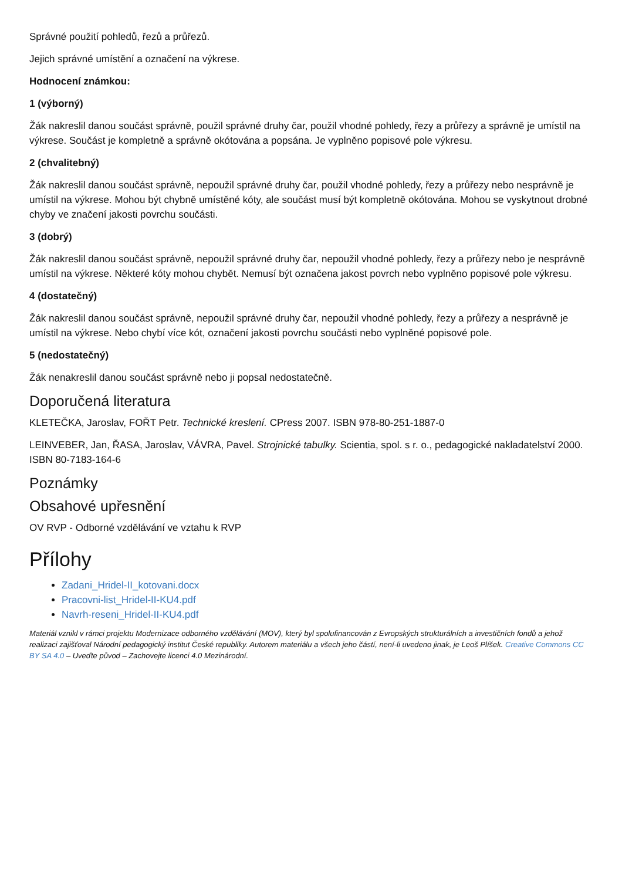Správné použití pohledů, řezů a průřezů.
Jejich správné umístění a označení na výkrese.
Hodnocení známkou:
1 (výborný)
Žák nakreslil danou součást správně, použil správné druhy čar, použil vhodné pohledy, řezy a průřezy a správně je umístil na výkrese. Součást je kompletně a správně okótována a popsána. Je vyplněno popisové pole výkresu.
2 (chvalitebný)
Žák nakreslil danou součást správně, nepoužil správné druhy čar, použil vhodné pohledy, řezy a průřezy nebo nesprávně je umístil na výkrese. Mohou být chybně umístěné kóty, ale součást musí být kompletně okótována. Mohou se vyskytnout drobné chyby ve značení jakosti povrchu součásti.
3 (dobrý)
Žák nakreslil danou součást správně, nepoužil správné druhy čar, nepoužil vhodné pohledy, řezy a průřezy nebo je nesprávně umístil na výkrese. Některé kóty mohou chybět. Nemusí být označena jakost povrch nebo vyplněno popisové pole výkresu.
4 (dostatečný)
Žák nakreslil danou součást správně, nepoužil správné druhy čar, nepoužil vhodné pohledy, řezy a průřezy a nesprávně je umístil na výkrese. Nebo chybí více kót, označení jakosti povrchu součásti nebo vyplněné popisové pole.
5 (nedostatečný)
Žák nenakreslil danou součást správně nebo ji popsal nedostatečně.
Doporučená literatura
KLETEČKA, Jaroslav, FOŘT Petr. Technické kreslení. CPress 2007. ISBN 978-80-251-1887-0
LEINVEBER, Jan, ŘASA, Jaroslav, VÁVRA, Pavel. Strojnické tabulky. Scientia, spol. s r. o., pedagogické nakladatelství 2000. ISBN 80-7183-164-6
Poznámky
Obsahové upřesnění
OV RVP - Odborné vzdělávání ve vztahu k RVP
Přílohy
Zadani_Hridel-II_kotovani.docx
Pracovni-list_Hridel-II-KU4.pdf
Navrh-reseni_Hridel-II-KU4.pdf
Materiál vznikl v rámci projektu Modernizace odborného vzdělávání (MOV), který byl spolufinancován z Evropských strukturálních a investičních fondů a jehož realizaci zajišťoval Národní pedagogický institut České republiky. Autorem materiálu a všech jeho částí, není-li uvedeno jinak, je Leoš Plíšek. Creative Commons CC BY SA 4.0 – Uveďte původ – Zachovejte licenci 4.0 Mezinárodní.